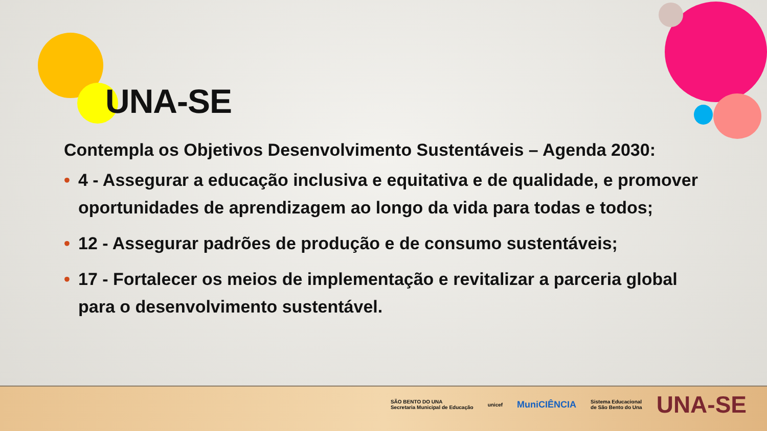UNA-SE
Contempla os Objetivos Desenvolvimento Sustentáveis – Agenda 2030:
• 4 - Assegurar a educação inclusiva e equitativa e de qualidade, e promover oportunidades de aprendizagem ao longo da vida para todas e todos;
• 12 - Assegurar padrões de produção e de consumo sustentáveis;
• 17 - Fortalecer os meios de implementação e revitalizar a parceria global para o desenvolvimento sustentável.
SÃO BENTO DO UNA
Secretaria Municipal de Educação
unicef
MuniCIÊNCIA
Sistema Educacional
de São Bento do Una
UNA-SE